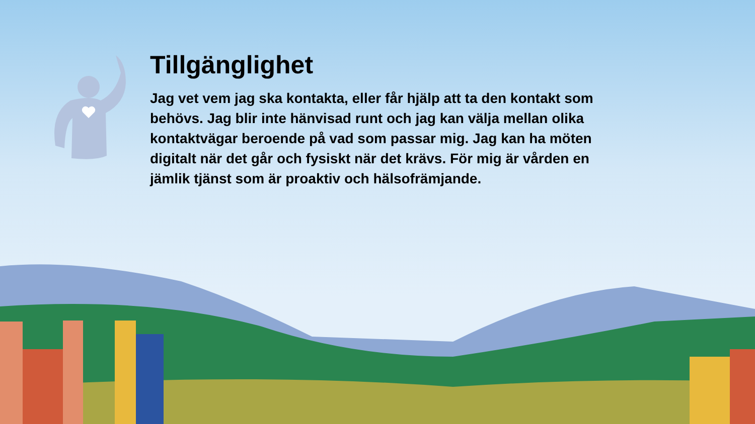Tillgänglighet
Jag vet vem jag ska kontakta, eller får hjälp att ta den kontakt som behövs. Jag blir inte hänvisad runt och jag kan välja mellan olika kontaktvägar beroende på vad som passar mig. Jag kan ha möten digitalt när det går och fysiskt när det krävs. För mig är vården en jämlik tjänst som är proaktiv och hälsofrämjande.